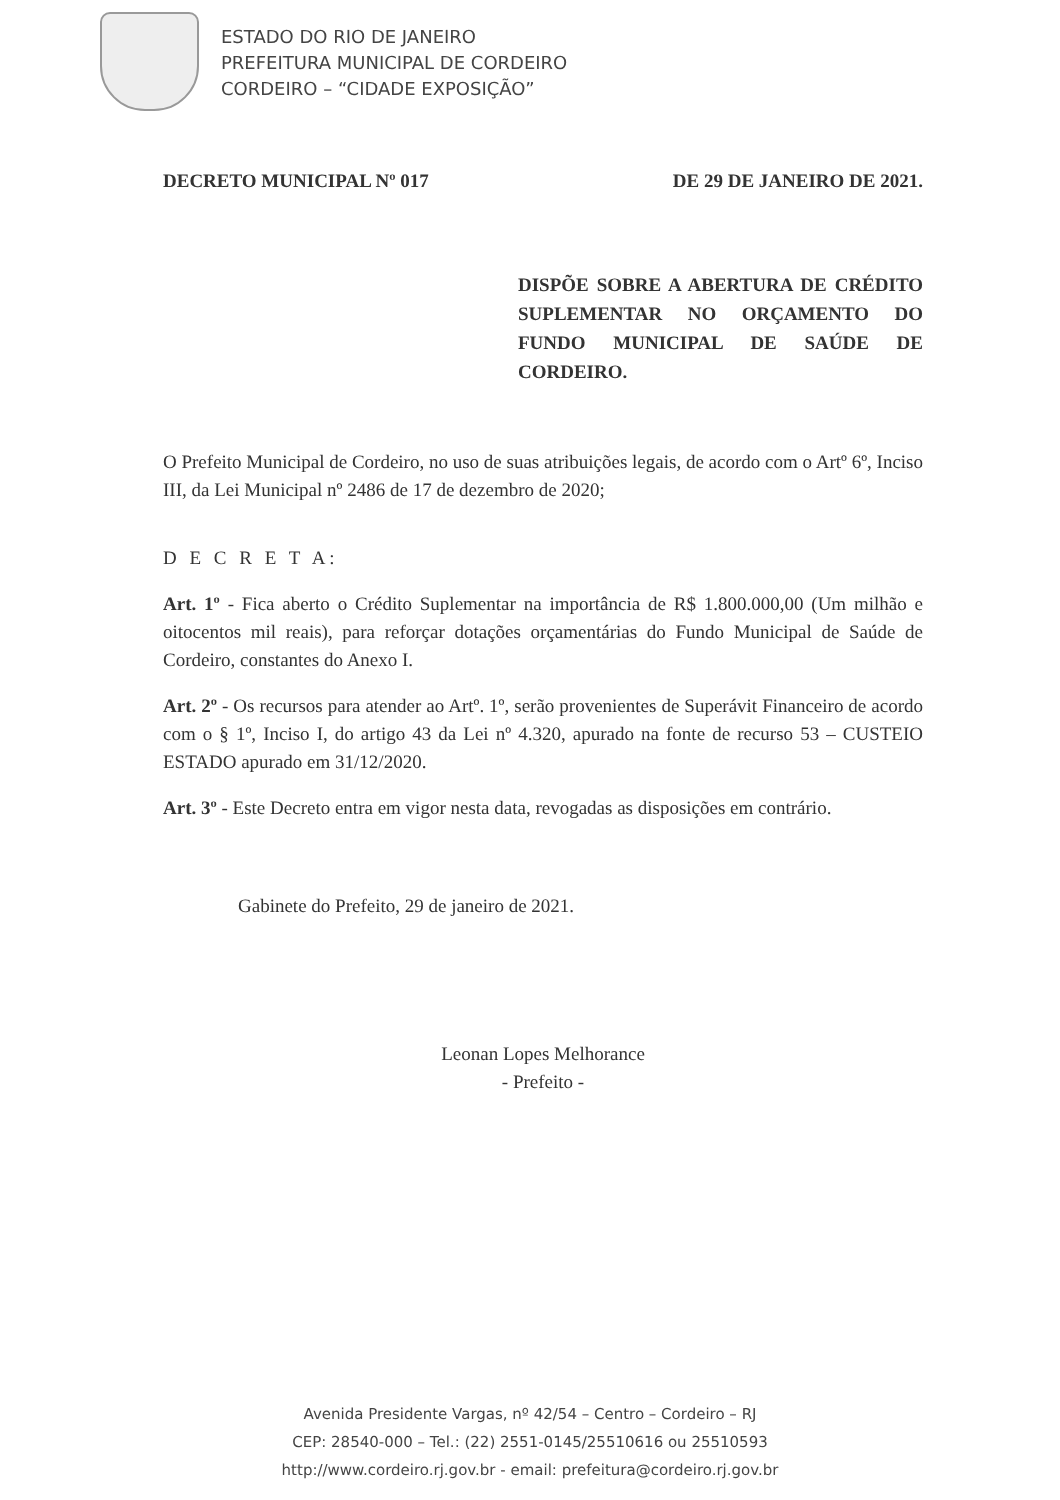ESTADO DO RIO DE JANEIRO
PREFEITURA MUNICIPAL DE CORDEIRO
CORDEIRO – “CIDADE EXPOSIÇÃO”
DECRETO MUNICIPAL Nº 017 DE 29 DE JANEIRO DE 2021.
DISPÕE SOBRE A ABERTURA DE CRÉDITO SUPLEMENTAR NO ORÇAMENTO DO FUNDO MUNICIPAL DE SAÚDE DE CORDEIRO.
O Prefeito Municipal de Cordeiro, no uso de suas atribuições legais, de acordo com o Artº 6º, Inciso III, da Lei Municipal nº 2486 de 17 de dezembro de 2020;
D E C R E T A:
Art. 1º - Fica aberto o Crédito Suplementar na importância de R$ 1.800.000,00 (Um milhão e oitocentos mil reais), para reforçar dotações orçamentárias do Fundo Municipal de Saúde de Cordeiro, constantes do Anexo I.
Art. 2º - Os recursos para atender ao Artº. 1º, serão provenientes de Superávit Financeiro de acordo com o § 1º, Inciso I, do artigo 43 da Lei nº 4.320, apurado na fonte de recurso 53 – CUSTEIO ESTADO apurado em 31/12/2020.
Art. 3º - Este Decreto entra em vigor nesta data, revogadas as disposições em contrário.
Gabinete do Prefeito, 29 de janeiro de 2021.
Leonan Lopes Melhorance
- Prefeito -
Avenida Presidente Vargas, nº 42/54 – Centro – Cordeiro – RJ
CEP: 28540-000 – Tel.: (22) 2551-0145/25510616 ou 25510593
http://www.cordeiro.rj.gov.br - email: prefeitura@cordeiro.rj.gov.br